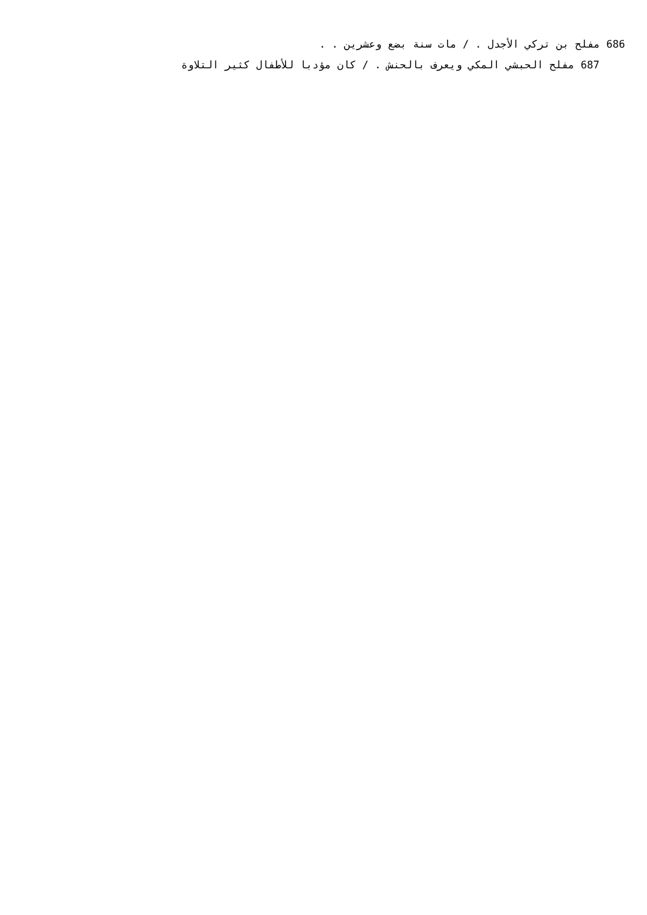686 مفلح بن تركي الأجدل . / مات سنة بضع وعشرين . .
687 مفلح الحبشي المكي ويعرف بالحنش . / كان مؤدبا للأطفال كثير التلاوة